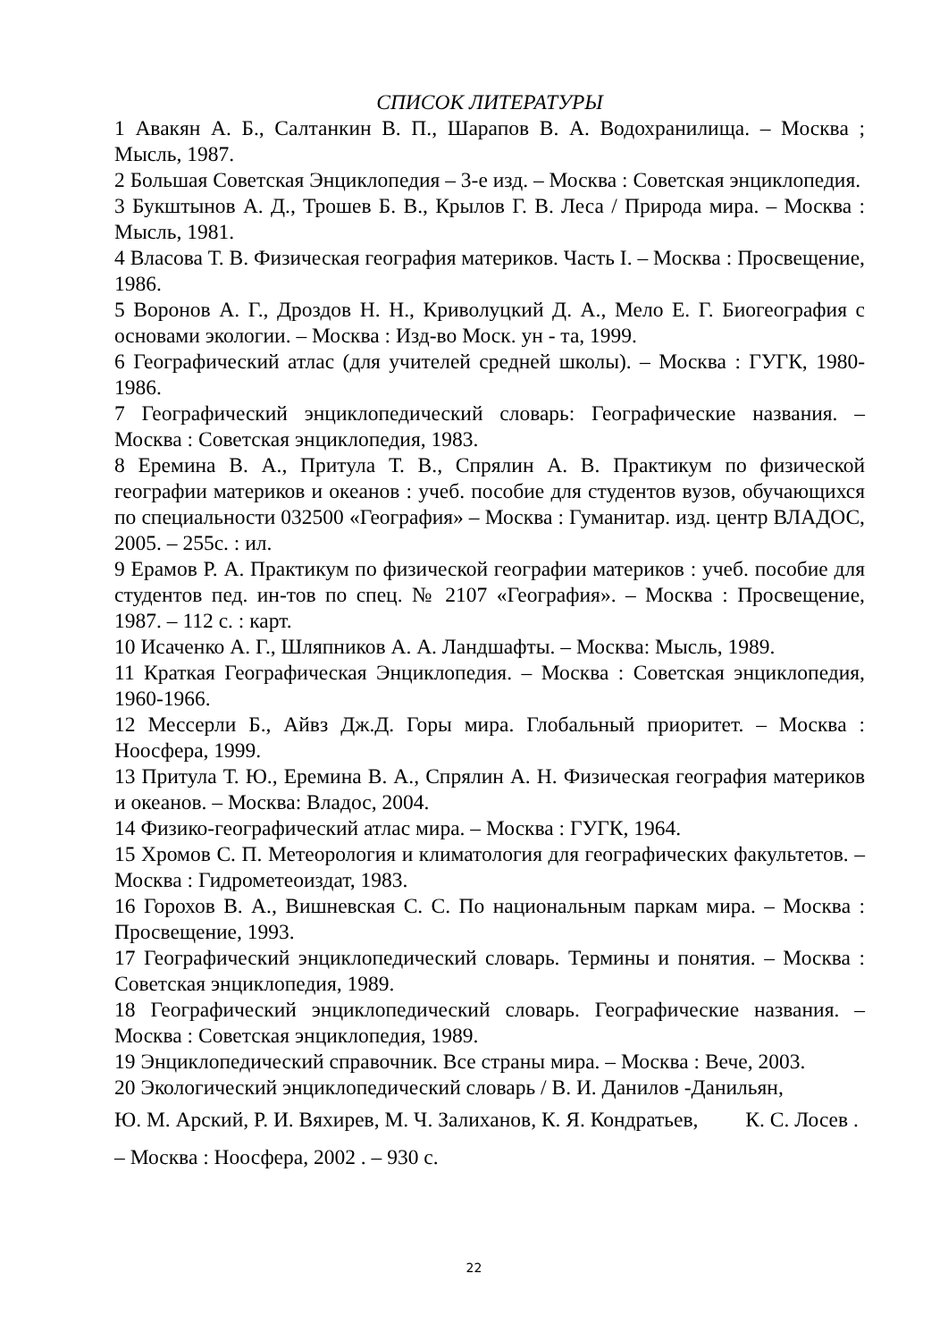СПИСОК ЛИТЕРАТУРЫ
1 Авакян А. Б., Салтанкин В. П., Шарапов В. А. Водохранилища. – Москва ; Мысль, 1987.
2 Большая Советская Энциклопедия – 3-е изд. – Москва : Советская энциклопедия.
3 Букштынов А. Д., Трошев Б. В., Крылов Г. В. Леса / Природа мира. – Москва : Мысль, 1981.
4 Власова Т. В. Физическая география материков. Часть I. – Москва : Просвещение, 1986.
5 Воронов А. Г., Дроздов Н. Н., Криволуцкий Д. А., Мело Е. Г. Биогеография с основами экологии. – Москва : Изд-во Моск. ун - та, 1999.
6 Географический атлас (для учителей средней школы). – Москва : ГУГК, 1980-1986.
7 Географический энциклопедический словарь: Географические названия. – Москва : Советская энциклопедия, 1983.
8 Еремина В. А., Притула Т. В., Спрялин А. В. Практикум по физической географии материков и океанов : учеб. пособие для студентов вузов, обучающихся по специальности 032500 «География» – Москва : Гуманитар. изд. центр ВЛАДОС, 2005. – 255с. : ил.
9 Ерамов Р. А. Практикум по физической географии материков : учеб. пособие для студентов пед. ин-тов по спец. № 2107 «География». – Москва : Просвещение, 1987. – 112 с. : карт.
10 Исаченко А. Г., Шляпников А. А. Ландшафты. – Москва: Мысль, 1989.
11 Краткая Географическая Энциклопедия. – Москва : Советская энциклопедия, 1960-1966.
12 Мессерли Б., Айвз Дж.Д. Горы мира. Глобальный приоритет. – Москва : Ноосфера, 1999.
13 Притула Т. Ю., Еремина В. А., Спрялин А. Н. Физическая география материков и океанов. – Москва: Владос, 2004.
14 Физико-географический атлас мира. – Москва : ГУГК, 1964.
15 Хромов С. П. Метеорология и климатология для географических факультетов. – Москва : Гидрометеоиздат, 1983.
16 Горохов В. А., Вишневская С. С. По национальным паркам мира. – Москва : Просвещение, 1993.
17 Географический энциклопедический словарь. Термины и понятия. – Москва : Советская энциклопедия, 1989.
18 Географический энциклопедический словарь. Географические названия. – Москва : Советская энциклопедия, 1989.
19 Энциклопедический справочник. Все страны мира. – Москва : Вече, 2003.
20 Экологический энциклопедический словарь / В. И. Данилов -Данильян,
Ю. М. Арский, Р. И. Вяхирев, М. Ч. Залиханов, К. Я. Кондратьев, К. С. Лосев . – Москва : Ноосфера, 2002 . – 930 с.
22